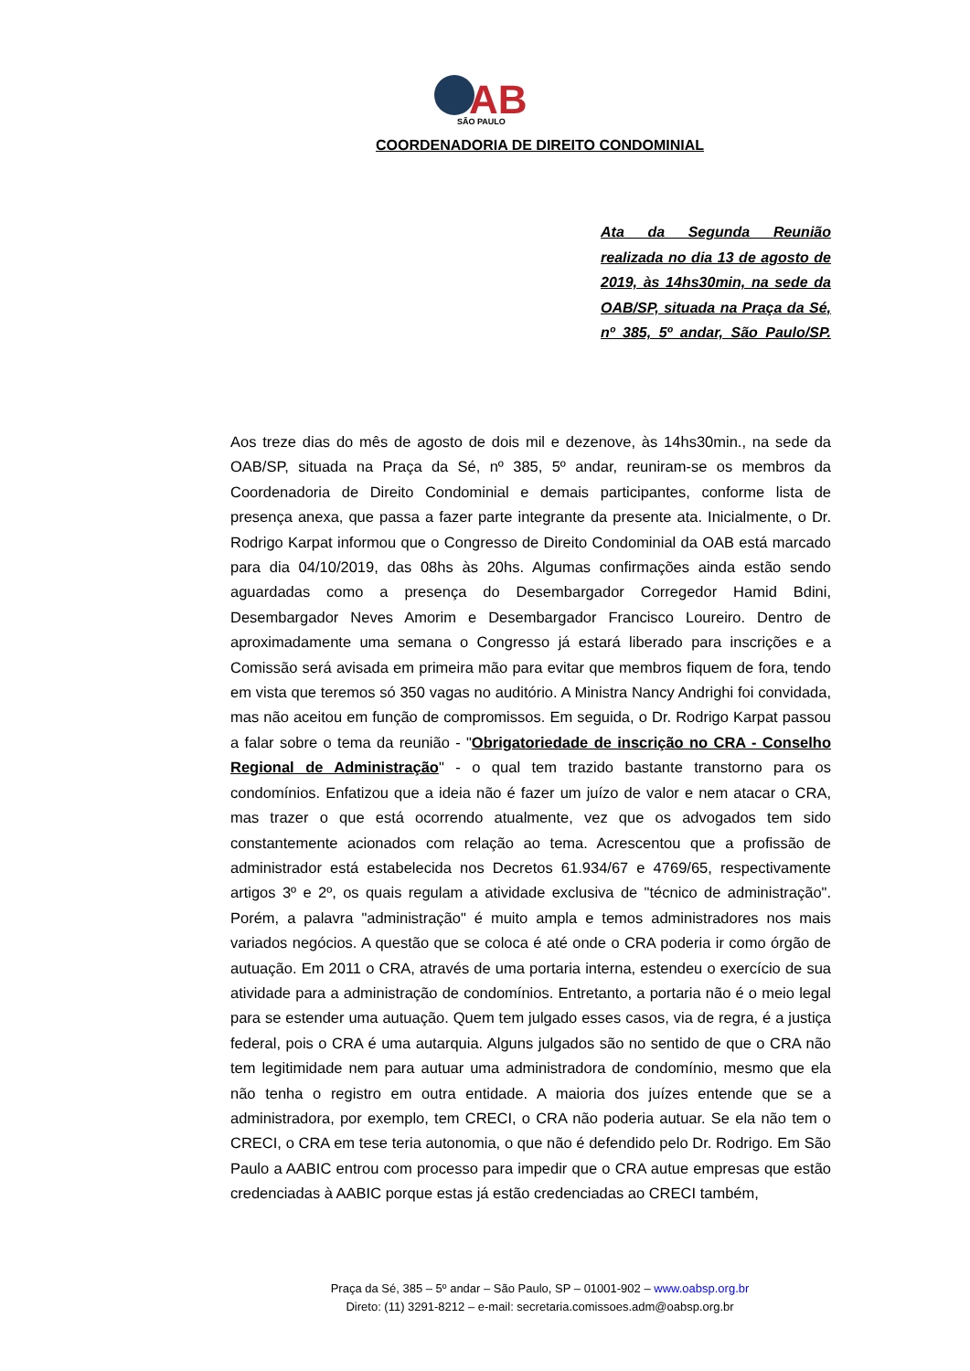AB
SÃO PAULO
COORDENADORIA DE DIREITO CONDOMINIAL
Ata da Segunda Reunião realizada no dia 13 de agosto de 2019, às 14hs30min, na sede da OAB/SP, situada na Praça da Sé, nº 385, 5º andar, São Paulo/SP.
Aos treze dias do mês de agosto de dois mil e dezenove, às 14hs30min., na sede da OAB/SP, situada na Praça da Sé, nº 385, 5º andar, reuniram-se os membros da Coordenadoria de Direito Condominial e demais participantes, conforme lista de presença anexa, que passa a fazer parte integrante da presente ata. Inicialmente, o Dr. Rodrigo Karpat informou que o Congresso de Direito Condominial da OAB está marcado para dia 04/10/2019, das 08hs às 20hs. Algumas confirmações ainda estão sendo aguardadas como a presença do Desembargador Corregedor Hamid Bdini, Desembargador Neves Amorim e Desembargador Francisco Loureiro. Dentro de aproximadamente uma semana o Congresso já estará liberado para inscrições e a Comissão será avisada em primeira mão para evitar que membros fiquem de fora, tendo em vista que teremos só 350 vagas no auditório. A Ministra Nancy Andrighi foi convidada, mas não aceitou em função de compromissos. Em seguida, o Dr. Rodrigo Karpat passou a falar sobre o tema da reunião - "Obrigatoriedade de inscrição no CRA - Conselho Regional de Administração" - o qual tem trazido bastante transtorno para os condomínios. Enfatizou que a ideia não é fazer um juízo de valor e nem atacar o CRA, mas trazer o que está ocorrendo atualmente, vez que os advogados tem sido constantemente acionados com relação ao tema. Acrescentou que a profissão de administrador está estabelecida nos Decretos 61.934/67 e 4769/65, respectivamente artigos 3º e 2º, os quais regulam a atividade exclusiva de "técnico de administração". Porém, a palavra "administração" é muito ampla e temos administradores nos mais variados negócios. A questão que se coloca é até onde o CRA poderia ir como órgão de autuação. Em 2011 o CRA, através de uma portaria interna, estendeu o exercício de sua atividade para a administração de condomínios. Entretanto, a portaria não é o meio legal para se estender uma autuação. Quem tem julgado esses casos, via de regra, é a justiça federal, pois o CRA é uma autarquia. Alguns julgados são no sentido de que o CRA não tem legitimidade nem para autuar uma administradora de condomínio, mesmo que ela não tenha o registro em outra entidade. A maioria dos juízes entende que se a administradora, por exemplo, tem CRECI, o CRA não poderia autuar. Se ela não tem o CRECI, o CRA em tese teria autonomia, o que não é defendido pelo Dr. Rodrigo. Em São Paulo a AABIC entrou com processo para impedir que o CRA autue empresas que estão credenciadas à AABIC porque estas já estão credenciadas ao CRECI também,
Praça da Sé, 385 – 5º andar – São Paulo, SP – 01001-902 – www.oabsp.org.br
Direto: (11) 3291-8212 – e-mail: secretaria.comissoes.adm@oabsp.org.br